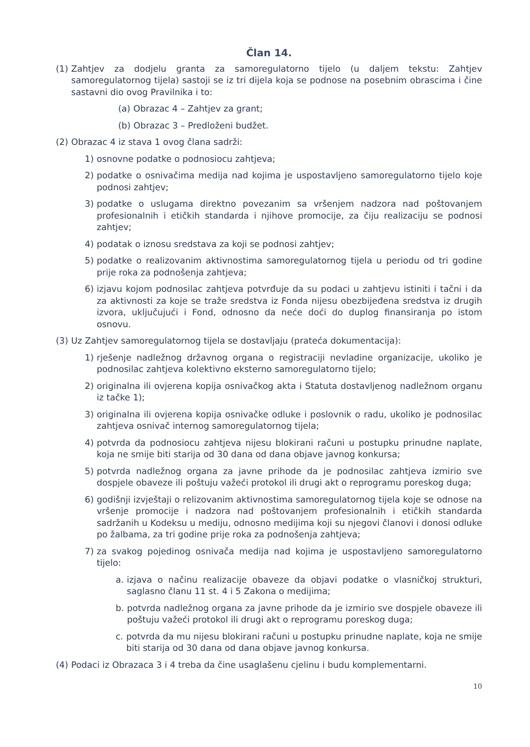Član 14.
(1) Zahtjev za dodjelu granta za samoregulatorno tijelo (u daljem tekstu: Zahtjev samoregulatornog tijela) sastoji se iz tri dijela koja se podnose na posebnim obrascima i čine sastavni dio ovog Pravilnika i to:
(a) Obrazac 4 – Zahtjev za grant;
(b) Obrazac 3 – Predloženi budžet.
(2) Obrazac 4 iz stava 1 ovog člana sadrži:
1) osnovne podatke o podnosiocu zahtjeva;
2) podatke o osnivačima medija nad kojima je uspostavljeno samoregulatorno tijelo koje podnosi zahtjev;
3) podatke o uslugama direktno povezanim sa vršenjem nadzora nad poštovanjem profesionalnih i etičkih standarda i njihove promocije, za čiju realizaciju se podnosi zahtjev;
4) podatak o iznosu sredstava za koji se podnosi zahtjev;
5) podatke o realizovanim aktivnostima samoregulatornog tijela u periodu od tri godine prije roka za podnošenja zahtjeva;
6) izjavu kojom podnosilac zahtjeva potvrđuje da su podaci u zahtjevu istiniti i tačni i da za aktivnosti za koje se traže sredstva iz Fonda nijesu obezbijeđena sredstva iz drugih izvora, uključujući i Fond, odnosno da neće doći do duplog finansiranja po istom osnovu.
(3) Uz Zahtjev samoregulatornog tijela se dostavljaju (prateća dokumentacija):
1) rješenje nadležnog državnog organa o registraciji nevladine organizacije, ukoliko je podnosilac zahtjeva kolektivno eksterno samoregulatorno tijelo;
2) originalna ili ovjerena kopija osnivačkog akta i Statuta dostavljenog nadležnom organu iz tačke 1);
3) originalna ili ovjerena kopija osnivačke odluke i poslovnik o radu, ukoliko je podnosilac zahtjeva osnivač internog samoregulatornog tijela;
4) potvrda da podnosiocu zahtjeva nijesu blokirani računi u postupku prinudne naplate, koja ne smije biti starija od 30 dana od dana objave javnog konkursa;
5) potvrda nadležnog organa za javne prihode da je podnosilac zahtjeva izmirio sve dospjele obaveze ili poštuju važeći protokol ili drugi akt o reprogramu poreskog duga;
6) godišnji izvještaji o relizovanim aktivnostima samoregulatornog tijela koje se odnose na vršenje promocije i nadzora nad poštovanjem profesionalnih i etičkih standarda sadržanih u Kodeksu u mediju, odnosno medijima koji su njegovi članovi i donosi odluke po žalbama, za tri godine prije roka za podnošenja zahtjeva;
7) za svakog pojedinog osnivača medija nad kojima je uspostavljeno samoregulatorno tijelo:
a. izjava o načinu realizacije obaveze da objavi podatke o vlasničkoj strukturi, saglasno članu 11 st. 4 i 5 Zakona o medijima;
b. potvrda nadležnog organa za javne prihode da je izmirio sve dospjele obaveze ili poštuju važeći protokol ili drugi akt o reprogramu poreskog duga;
c. potvrda da mu nijesu blokirani računi u postupku prinudne naplate, koja ne smije biti starija od 30 dana od dana objave javnog konkursa.
(4) Podaci iz Obrazaca 3 i 4 treba da čine usaglašenu cjelinu i budu komplementarni.
10